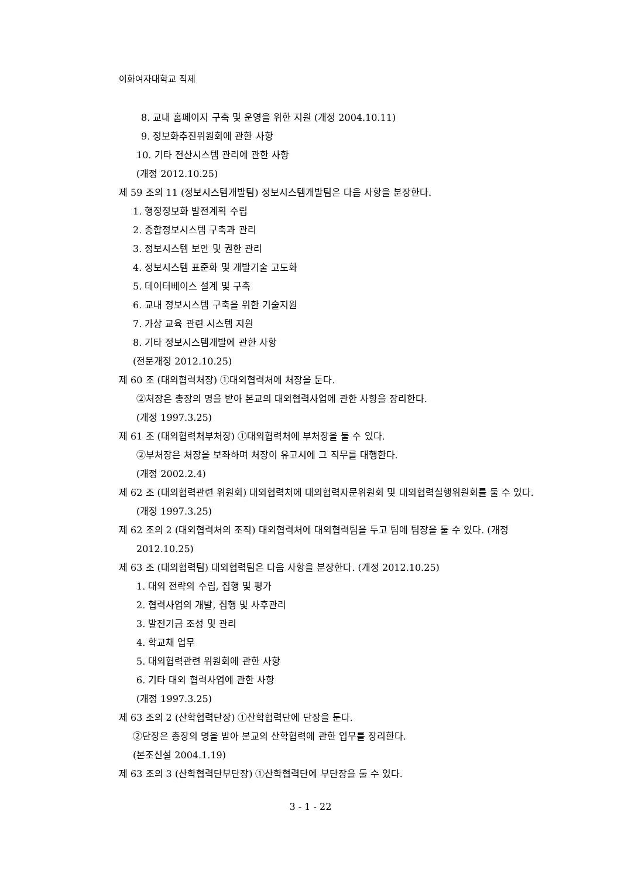이화여자대학교 직제
8. 교내 홈페이지 구축 및 운영을 위한 지원 (개정 2004.10.11)
9. 정보화추진위원회에 관한 사항
10. 기타 전산시스템 관리에 관한 사항
(개정 2012.10.25)
제 59 조의 11 (정보시스템개발팀) 정보시스템개발팀은 다음 사항을 분장한다.
1. 행정정보화 발전계획 수립
2. 종합정보시스템 구축과 관리
3. 정보시스템 보안 및 권한 관리
4. 정보시스템 표준화 및 개발기술 고도화
5. 데이터베이스 설계 및 구축
6. 교내 정보시스템 구축을 위한 기술지원
7. 가상 교육 관련 시스템 지원
8. 기타 정보시스템개발에 관한 사항
(전문개정 2012.10.25)
제 60 조 (대외협력처장) ①대외협력처에 처장을 둔다.
②처장은 총장의 명을 받아 본교의 대외협력사업에 관한 사항을 장리한다.
(개정 1997.3.25)
제 61 조 (대외협력처부처장) ①대외협력처에 부처장을 둘 수 있다.
②부처장은 처장을 보좌하며 처장이 유고시에 그 직무를 대행한다.
(개정 2002.2.4)
제 62 조 (대외협력관련 위원회) 대외협력처에 대외협력자문위원회 및 대외협력실행위원회를 둘 수 있다. (개정 1997.3.25)
제 62 조의 2 (대외협력처의 조직) 대외협력처에 대외협력팀을 두고 팀에 팀장을 둘 수 있다. (개정 2012.10.25)
제 63 조 (대외협력팀) 대외협력팀은 다음 사항을 분장한다. (개정 2012.10.25)
1. 대외 전략의 수립, 집행 및 평가
2. 협력사업의 개발, 집행 및 사후관리
3. 발전기금 조성 및 관리
4. 학교채 업무
5. 대외협력관련 위원회에 관한 사항
6. 기타 대외 협력사업에 관한 사항
(개정 1997.3.25)
제 63 조의 2 (산학협력단장) ①산학협력단에 단장을 둔다.
②단장은 총장의 명을 받아 본교의 산학협력에 관한 업무를 장리한다.
(본조신설 2004.1.19)
제 63 조의 3 (산학협력단부단장) ①산학협력단에 부단장을 둘 수 있다.
3 - 1 - 22